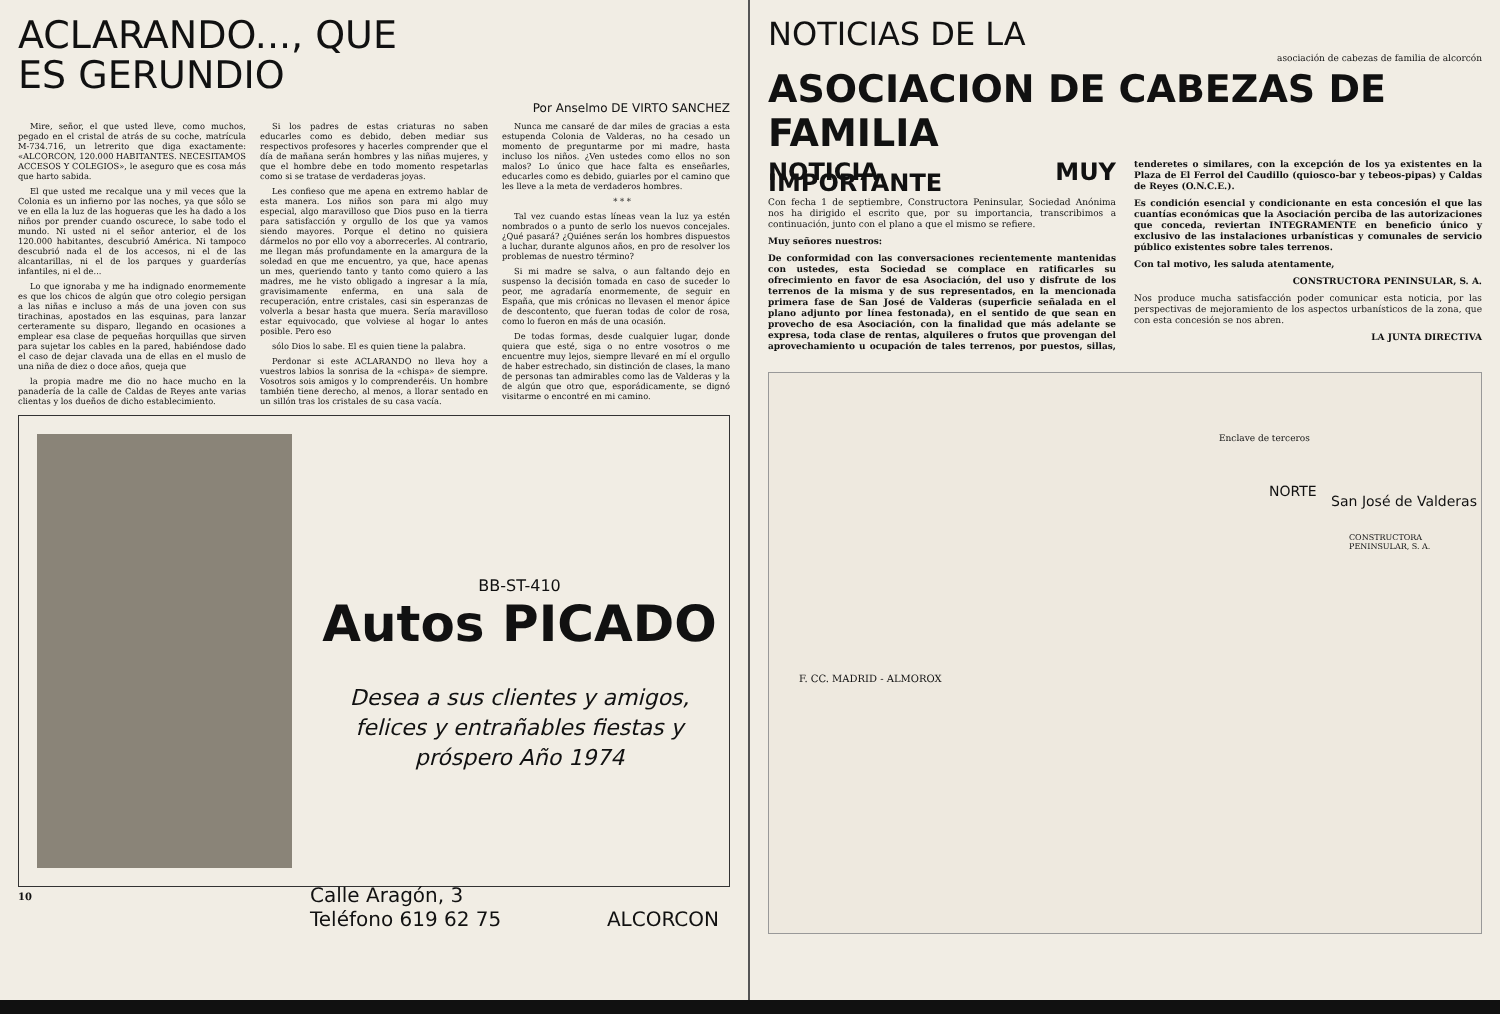ACLARANDO..., QUE
ES GERUNDIO
Por Anselmo DE VIRTO SANCHEZ
Mire, señor, el que usted lleve, como muchos, pegado en el cristal de atrás de su coche, matrícula M-734.716, un letrerito que diga exactamente: «ALCORCON, 120.000 HABITANTES. NECESITAMOS ACCESOS Y COLEGIOS», le aseguro que es cosa más que harto sabida.
El que usted me recalque una y mil veces que la Colonia es un infierno por las noches, ya que sólo se ve en ella la luz de las hogueras que les ha dado a los niños por prender cuando oscurece, lo sabe todo el mundo. Ni usted ni el señor anterior, el de los 120.000 habitantes, descubrió América. Ni tampoco descubrió nada el de los accesos, ni el de las alcantarillas, ni el de los parques y guarderías infantiles, ni el de...
Lo que ignoraba y me ha indignado enormemente es que los chicos de algún que otro colegio persigan a las niñas e incluso a más de una joven con sus tirachinas, apostados en las esquinas, para lanzar certeramente su disparo, llegando en ocasiones a emplear esa clase de pequeñas horquillas que sirven para sujetar los cables en la pared, habiéndose dado el caso de dejar clavada una de ellas en el muslo de una niña de diez o doce años, queja que
la propia madre me dio no hace mucho en la panadería de la calle de Caldas de Reyes ante varias clientas y los dueños de dicho establecimiento.
Si los padres de estas criaturas no saben educarles como es debido, deben mediar sus respectivos profesores y hacerles comprender que el día de mañana serán hombres y las niñas mujeres, y que el hombre debe en todo momento respetarlas como si se tratase de verdaderas joyas.
Les confieso que me apena en extremo hablar de esta manera. Los niños son para mi algo muy especial, algo maravilloso que Dios puso en la tierra para satisfacción y orgullo de los que ya vamos siendo mayores. Porque el detino no quisiera dármelos no por ello voy a aborrecerles. Al contrario, me llegan más profundamente en la amargura de la soledad en que me encuentro, ya que, hace apenas un mes, queriendo tanto y tanto como quiero a las madres, me he visto obligado a ingresar a la mía, gravisimamente enferma, en una sala de recuperación, entre cristales, casi sin esperanzas de volverla a besar hasta que muera. Sería maravilloso estar equivocado, que volviese al hogar lo antes posible. Pero eso
sólo Dios lo sabe. El es quien tiene la palabra.
Perdonar si este ACLARANDO no lleva hoy a vuestros labios la sonrisa de la «chispa» de siempre. Vosotros sois amigos y lo comprenderéis. Un hombre también tiene derecho, al menos, a llorar sentado en un sillón tras los cristales de su casa vacía.
Nunca me cansaré de dar miles de gracias a esta estupenda Colonia de Valderas, no ha cesado un momento de preguntarme por mi madre, hasta incluso los niños. ¿Ven ustedes como ellos no son malos? Lo único que hace falta es enseñarles, educarles como es debido, guiarles por el camino que les lleve a la meta de verdaderos hombres.
* * *
Tal vez cuando estas líneas vean la luz ya estén nombrados o a punto de serlo los nuevos concejales. ¿Qué pasará? ¿Quiénes serán los hombres dispuestos a luchar, durante algunos años, en pro de resolver los problemas de nuestro término?
Si mi madre se salva, o aun faltando dejo en suspenso la decisión tomada en caso de suceder lo peor, me agradaría enormemente, de seguir en España, que mis crónicas no llevasen el menor ápice de descontento, que fueran todas de color de rosa, como lo fueron en más de una ocasión.
De todas formas, desde cualquier lugar, donde quiera que esté, siga o no entre vosotros o me encuentre muy lejos, siempre llevaré en mí el orgullo de haber estrechado, sin distinción de clases, la mano de personas tan admirables como las de Valderas y la de algún que otro que, esporádicamente, se dignó visitarme o encontré en mi camino.
BB-ST-410
Autos PICADO
Desea a sus clientes y amigos,
felices y entrañables fiestas y
próspero Año 1974
Calle Aragón, 3
Teléfono 619 62 75 ALCORCON
10
NOTICIAS DE LA
asociación de cabezas de familia de alcorcón
ASOCIACION DE CABEZAS DE FAMILIA
NOTICIA MUY IMPORTANTE
Con fecha 1 de septiembre, Constructora Peninsular, Sociedad Anónima nos ha dirigido el escrito que, por su importancia, transcribimos a continuación, junto con el plano a que el mismo se refiere.
Muy señores nuestros:
De conformidad con las conversaciones recientemente mantenidas con ustedes, esta Sociedad se complace en ratificarles su ofrecimiento en favor de esa Asociación, del uso y disfrute de los terrenos de la misma y de sus representados, en la mencionada primera fase de San José de Valderas (superficie señalada en el plano adjunto por línea festonada), en el sentido de que sean en provecho de esa Asociación, con la finalidad que más adelante se expresa, toda clase de rentas, alquileres o frutos que provengan del aprovechamiento u ocupación de tales terrenos, por puestos, sillas, tenderetes o similares, con la excepción de los ya existentes en la Plaza de El Ferrol del Caudillo (quiosco-bar y tebeos-pipas) y Caldas de Reyes (O.N.C.E.).
Es condición esencial y condicionante en esta concesión el que las cuantías económicas que la Asociación perciba de las autorizaciones que conceda, reviertan INTEGRAMENTE en beneficio único y exclusivo de las instalaciones urbanísticas y comunales de servicio público existentes sobre tales terrenos.
Con tal motivo, les saluda atentamente,
CONSTRUCTORA PENINSULAR, S. A.
Nos produce mucha satisfacción poder comunicar esta noticia, por las perspectivas de mejoramiento de los aspectos urbanísticos de la zona, que con esta concesión se nos abren.
LA JUNTA DIRECTIVA
F. CC. MADRID - ALMOROX
Enclave de terceros
NORTE
CONSTRUCTORA PENINSULAR, S. A.
San José de Valderas